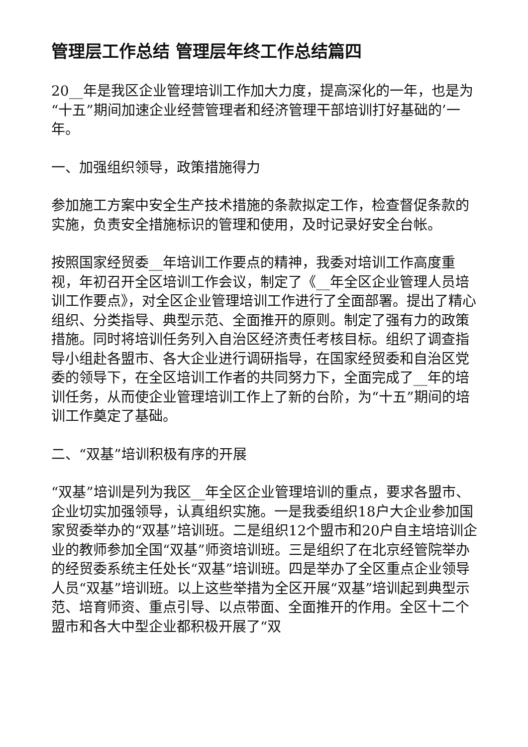管理层工作总结 管理层年终工作总结篇四
20__年是我区企业管理培训工作加大力度，提高深化的一年，也是为“十五”期间加速企业经营管理者和经济管理干部培训打好基础的’一年。
一、加强组织领导，政策措施得力
参加施工方案中安全生产技术措施的条款拟定工作，检查督促条款的实施，负责安全措施标识的管理和使用，及时记录好安全台帐。
按照国家经贸委__年培训工作要点的精神，我委对培训工作高度重视，年初召开全区培训工作会议，制定了《__年全区企业管理人员培训工作要点》，对全区企业管理培训工作进行了全面部署。提出了精心组织、分类指导、典型示范、全面推开的原则。制定了强有力的政策措施。同时将培训任务列入自治区经济责任考核目标。组织了调查指导小组赴各盟市、各大企业进行调研指导，在国家经贸委和自治区党委的领导下，在全区培训工作者的共同努力下，全面完成了__年的培训任务，从而使企业管理培训工作上了新的台阶，为“十五”期间的培训工作奠定了基础。
二、“双基”培训积极有序的开展
“双基”培训是列为我区__年全区企业管理培训的重点，要求各盟市、企业切实加强领导，认真组织实施。一是我委组织18户大企业参加国家贸委举办的“双基”培训班。二是组织12个盟市和20户自主培培训企业的教师参加全国“双基”师资培训班。三是组织了在北京经管院举办的经贸委系统主任处长“双基”培训班。四是举办了全区重点企业领导人员“双基”培训班。以上这些举措为全区开展“双基”培训起到典型示范、培育师资、重点引导、以点带面、全面推开的作用。全区十二个盟市和各大中型企业都积极开展了“双